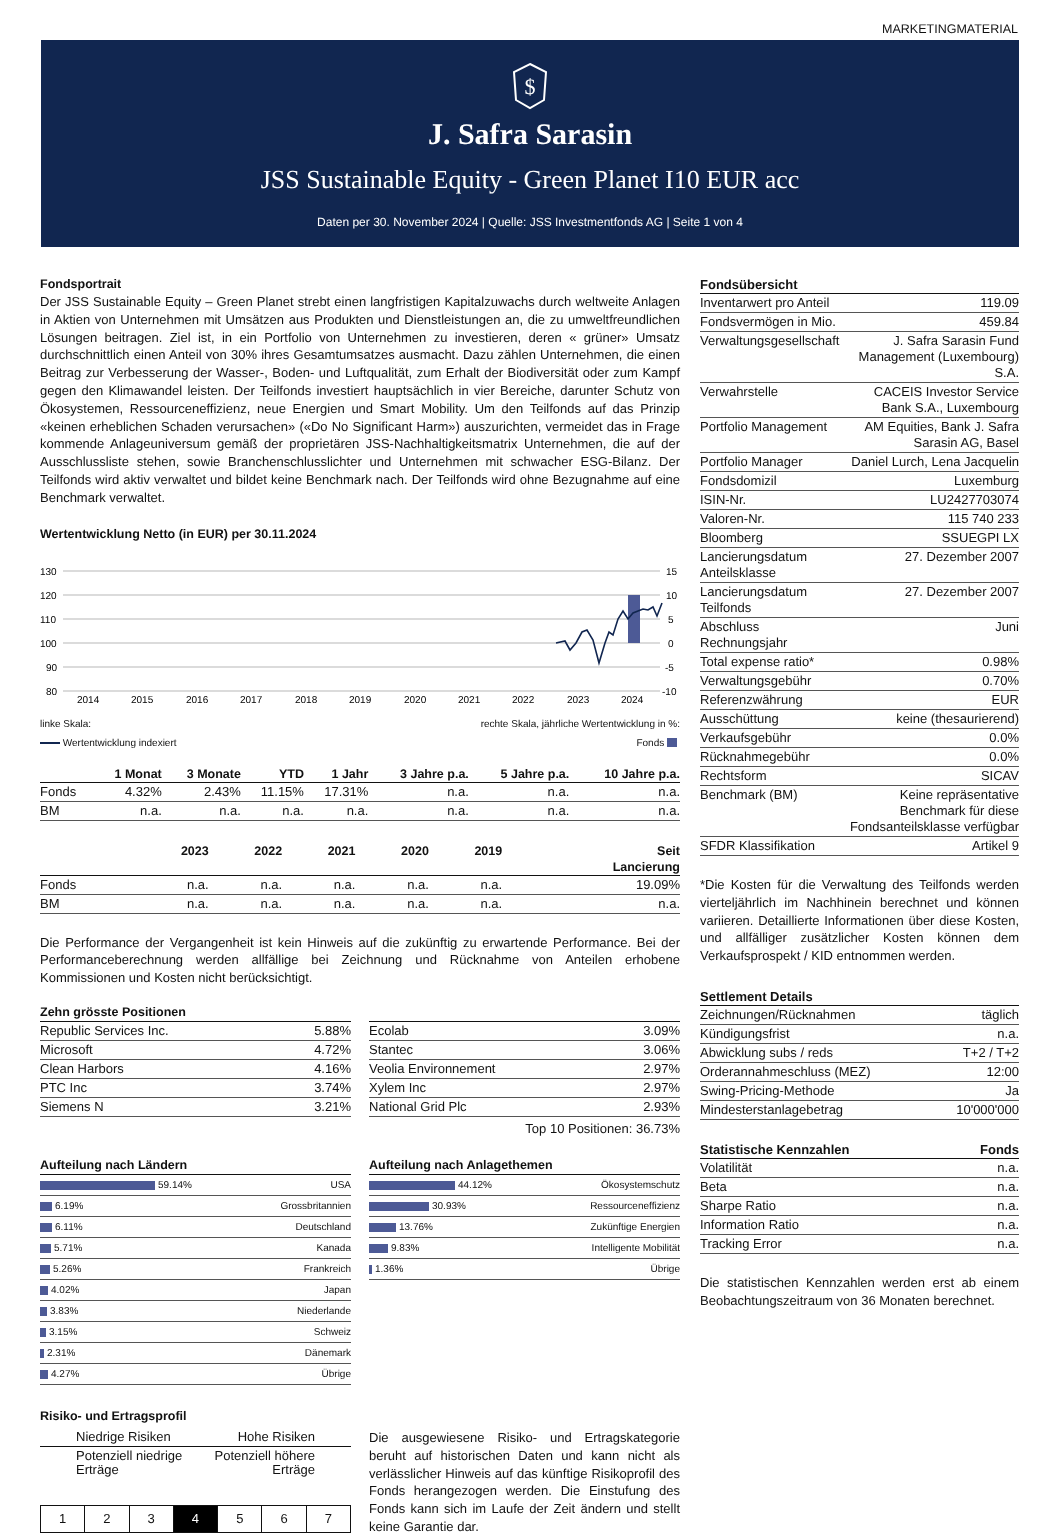MARKETINGMATERIAL
$
J. Safra Sarasin
JSS Sustainable Equity - Green Planet I10 EUR acc
Daten per 30. November 2024 | Quelle: JSS Investmentfonds AG | Seite 1 von 4
Fondsportrait
Der JSS Sustainable Equity – Green Planet strebt einen langfristigen Kapitalzuwachs durch weltweite Anlagen in Aktien von Unternehmen mit Umsätzen aus Produkten und Dienstleistungen an, die zu umweltfreundlichen Lösungen beitragen. Ziel ist, in ein Portfolio von Unternehmen zu investieren, deren « grüner» Umsatz durchschnittlich einen Anteil von 30% ihres Gesamtumsatzes ausmacht. Dazu zählen Unternehmen, die einen Beitrag zur Verbesserung der Wasser-, Boden- und Luftqualität, zum Erhalt der Biodiversität oder zum Kampf gegen den Klimawandel leisten. Der Teilfonds investiert hauptsächlich in vier Bereiche, darunter Schutz von Ökosystemen, Ressourceneffizienz, neue Energien und Smart Mobility. Um den Teilfonds auf das Prinzip «keinen erheblichen Schaden verursachen» («Do No Significant Harm») auszurichten, vermeidet das in Frage kommende Anlageuniversum gemäß der proprietären JSS-Nachhaltigkeitsmatrix Unternehmen, die auf der Ausschlussliste stehen, sowie Branchenschlusslichter und Unternehmen mit schwacher ESG-Bilanz. Der Teilfonds wird aktiv verwaltet und bildet keine Benchmark nach. Der Teilfonds wird ohne Bezugnahme auf eine Benchmark verwaltet.
Wertentwicklung Netto (in EUR) per 30.11.2024
130
120
110
100
90
80
15
10
5
0
-5
-10
2014
2015
2016
2017
2018
2019
2020
2021
2022
2023
2024
linke Skala: rechte Skala, jährliche Wertentwicklung in %:
Wertentwicklung indexiert Fonds
| | 1 Monat | 3 Monate | YTD | 1 Jahr | 3 Jahre p.a. | 5 Jahre p.a. | 10 Jahre p.a. |
| --- | --- | --- | --- | --- | --- | --- | --- |
| Fonds | 4.32% | 2.43% | 11.15% | 17.31% | n.a. | n.a. | n.a. |
| BM | n.a. | n.a. | n.a. | n.a. | n.a. | n.a. | n.a. |
| | 2023 | 2022 | 2021 | 2020 | 2019 | Seit Lancierung |
| --- | --- | --- | --- | --- | --- | --- |
| Fonds | n.a. | n.a. | n.a. | n.a. | n.a. | 19.09% |
| BM | n.a. | n.a. | n.a. | n.a. | n.a. | n.a. |
Die Performance der Vergangenheit ist kein Hinweis auf die zukünftig zu erwartende Performance. Bei der Performanceberechnung werden allfällige bei Zeichnung und Rücknahme von Anteilen erhobene Kommissionen und Kosten nicht berücksichtigt.
Zehn grösste Positionen
| Republic Services Inc. | 5.88% |
| Microsoft | 4.72% |
| Clean Harbors | 4.16% |
| PTC Inc | 3.74% |
| Siemens N | 3.21% |
| Ecolab | 3.09% |
| Stantec | 3.06% |
| Veolia Environnement | 2.97% |
| Xylem Inc | 2.97% |
| National Grid Plc | 2.93% |
Top 10 Positionen: 36.73%
Aufteilung nach Ländern
| 59.14% | USA |
| 6.19% | Grossbritannien |
| 6.11% | Deutschland |
| 5.71% | Kanada |
| 5.26% | Frankreich |
| 4.02% | Japan |
| 3.83% | Niederlande |
| 3.15% | Schweiz |
| 2.31% | Dänemark |
| 4.27% | Übrige |
Aufteilung nach Anlagethemen
| 44.12% | Ökosystemschutz |
| 30.93% | Ressourceneffizienz |
| 13.76% | Zukünftige Energien |
| 9.83% | Intelligente Mobilität |
| 1.36% | Übrige |
Risiko- und Ertragsprofil
Niedrige Risiken Hohe Risiken
Potenziell niedrige
Erträge Potenziell höhere
Erträge
| 1 | 2 | 3 | 4 | 5 | 6 | 7 |
Die ausgewiesene Risiko- und Ertragskategorie beruht auf historischen Daten und kann nicht als verlässlicher Hinweis auf das künftige Risikoprofil des Fonds herangezogen werden. Die Einstufung des Fonds kann sich im Laufe der Zeit ändern und stellt keine Garantie dar.
| Fondsübersicht | |
| --- | --- |
| Inventarwert pro Anteil | 119.09 |
| Fondsvermögen in Mio. | 459.84 |
| Verwaltungsgesellschaft | J. Safra Sarasin Fund Management (Luxembourg) S.A. |
| Verwahrstelle | CACEIS Investor Service Bank S.A., Luxembourg |
| Portfolio Management | AM Equities, Bank J. Safra Sarasin AG, Basel |
| Portfolio Manager | Daniel Lurch, Lena Jacquelin |
| Fondsdomizil | Luxemburg |
| ISIN-Nr. | LU2427703074 |
| Valoren-Nr. | 115 740 233 |
| Bloomberg | SSUEGPI LX |
| Lancierungsdatum Anteilsklasse | 27. Dezember 2007 |
| Lancierungsdatum Teilfonds | 27. Dezember 2007 |
| Abschluss Rechnungsjahr | Juni |
| Total expense ratio* | 0.98% |
| Verwaltungsgebühr | 0.70% |
| Referenzwährung | EUR |
| Ausschüttung | keine (thesaurierend) |
| Verkaufsgebühr | 0.0% |
| Rücknahmegebühr | 0.0% |
| Rechtsform | SICAV |
| Benchmark (BM) | Keine repräsentative Benchmark für diese Fondsanteilsklasse verfügbar |
| SFDR Klassifikation | Artikel 9 |
*Die Kosten für die Verwaltung des Teilfonds werden vierteljährlich im Nachhinein berechnet und können variieren. Detaillierte Informationen über diese Kosten, und allfälliger zusätzlicher Kosten können dem Verkaufsprospekt / KID entnommen werden.
| Settlement Details | |
| --- | --- |
| Zeichnungen/Rücknahmen | täglich |
| Kündigungsfrist | n.a. |
| Abwicklung subs / reds | T+2 / T+2 |
| Orderannahmeschluss (MEZ) | 12:00 |
| Swing-Pricing-Methode | Ja |
| Mindesterstanlagebetrag | 10'000'000 |
| Statistische Kennzahlen | Fonds |
| --- | --- |
| Volatilität | n.a. |
| Beta | n.a. |
| Sharpe Ratio | n.a. |
| Information Ratio | n.a. |
| Tracking Error | n.a. |
Die statistischen Kennzahlen werden erst ab einem Beobachtungszeitraum von 36 Monaten berechnet.